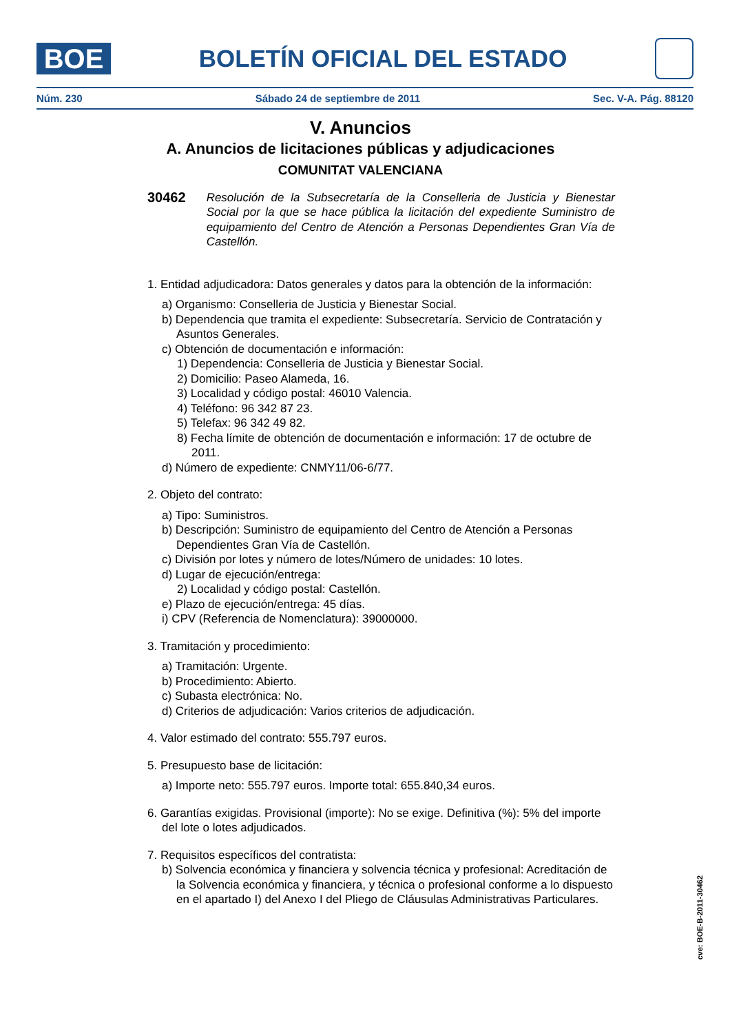BOE
BOLETÍN OFICIAL DEL ESTADO
Núm. 230 Sábado 24 de septiembre de 2011 Sec. V-A. Pág. 88120
V. Anuncios
A. Anuncios de licitaciones públicas y adjudicaciones
COMUNITAT VALENCIANA
30462 Resolución de la Subsecretaría de la Conselleria de Justicia y Bienestar Social por la que se hace pública la licitación del expediente Suministro de equipamiento del Centro de Atención a Personas Dependientes Gran Vía de Castellón.
1. Entidad adjudicadora: Datos generales y datos para la obtención de la información:
a) Organismo: Conselleria de Justicia y Bienestar Social.
b) Dependencia que tramita el expediente: Subsecretaría. Servicio de Contratación y Asuntos Generales.
c) Obtención de documentación e información:
1) Dependencia: Conselleria de Justicia y Bienestar Social.
2) Domicilio: Paseo Alameda, 16.
3) Localidad y código postal: 46010 Valencia.
4) Teléfono: 96 342 87 23.
5) Telefax: 96 342 49 82.
8) Fecha límite de obtención de documentación e información: 17 de octubre de 2011.
d) Número de expediente: CNMY11/06-6/77.
2. Objeto del contrato:
a) Tipo: Suministros.
b) Descripción: Suministro de equipamiento del Centro de Atención a Personas Dependientes Gran Vía de Castellón.
c) División por lotes y número de lotes/Número de unidades: 10 lotes.
d) Lugar de ejecución/entrega:
2) Localidad y código postal: Castellón.
e) Plazo de ejecución/entrega: 45 días.
i) CPV (Referencia de Nomenclatura): 39000000.
3. Tramitación y procedimiento:
a) Tramitación: Urgente.
b) Procedimiento: Abierto.
c) Subasta electrónica: No.
d) Criterios de adjudicación: Varios criterios de adjudicación.
4. Valor estimado del contrato: 555.797 euros.
5. Presupuesto base de licitación:
a) Importe neto: 555.797 euros. Importe total: 655.840,34 euros.
6. Garantías exigidas. Provisional (importe): No se exige. Definitiva (%): 5% del importe del lote o lotes adjudicados.
7. Requisitos específicos del contratista:
b) Solvencia económica y financiera y solvencia técnica y profesional: Acreditación de la Solvencia económica y financiera, y técnica o profesional conforme a lo dispuesto en el apartado I) del Anexo I del Pliego de Cláusulas Administrativas Particulares.
cve: BOE-B-2011-30462